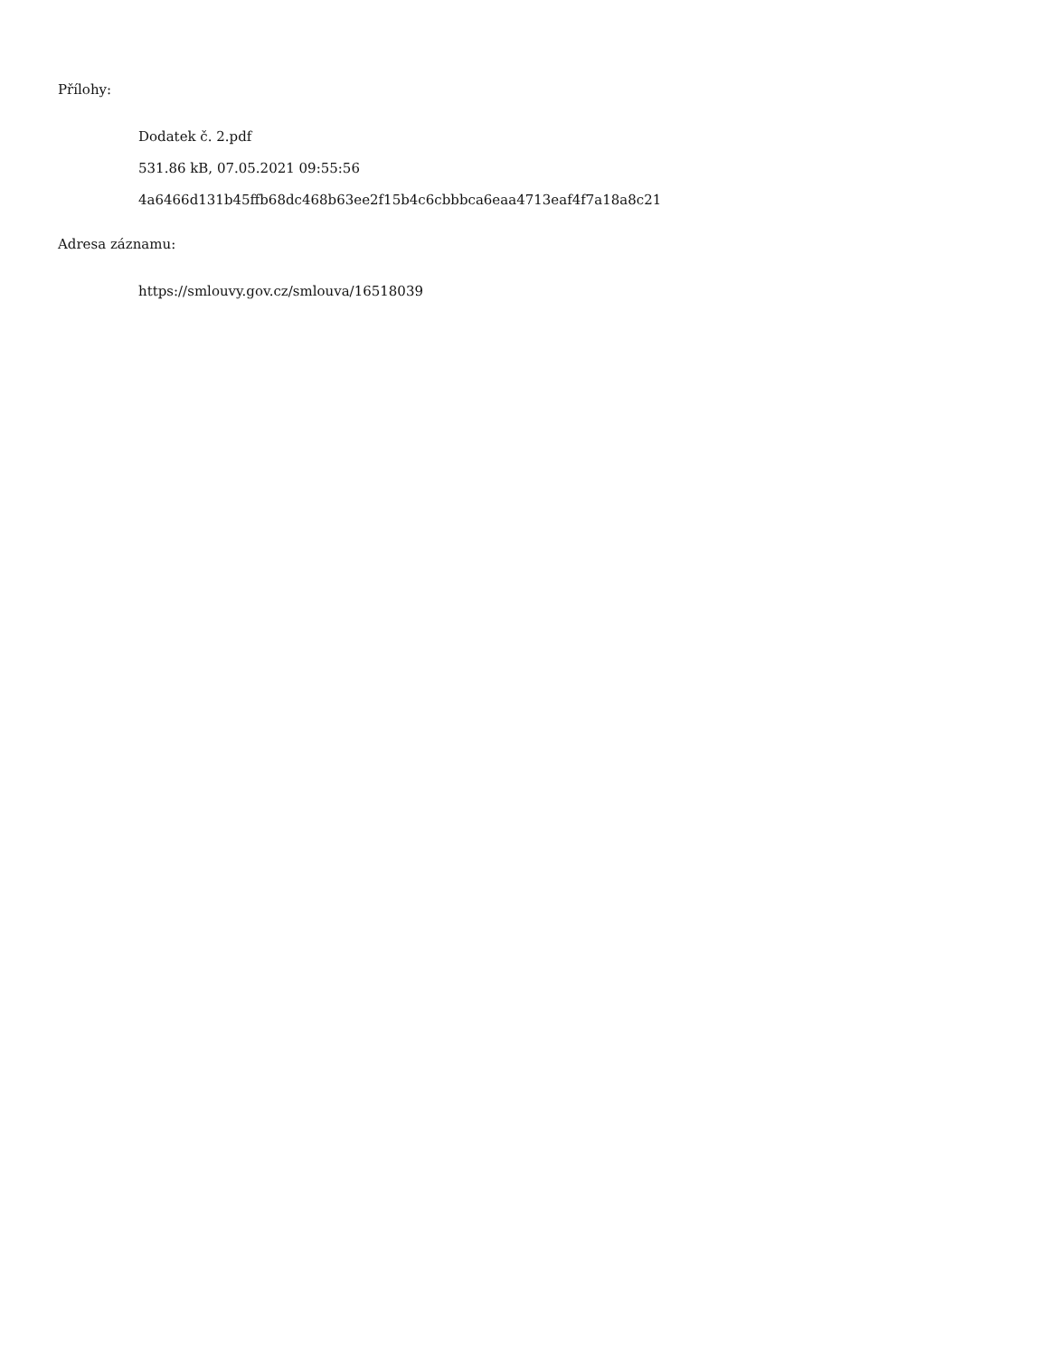Přílohy:
Dodatek č. 2.pdf
531.86 kB, 07.05.2021 09:55:56
4a6466d131b45ffb68dc468b63ee2f15b4c6cbbbca6eaa4713eaf4f7a18a8c21
Adresa záznamu:
https://smlouvy.gov.cz/smlouva/16518039